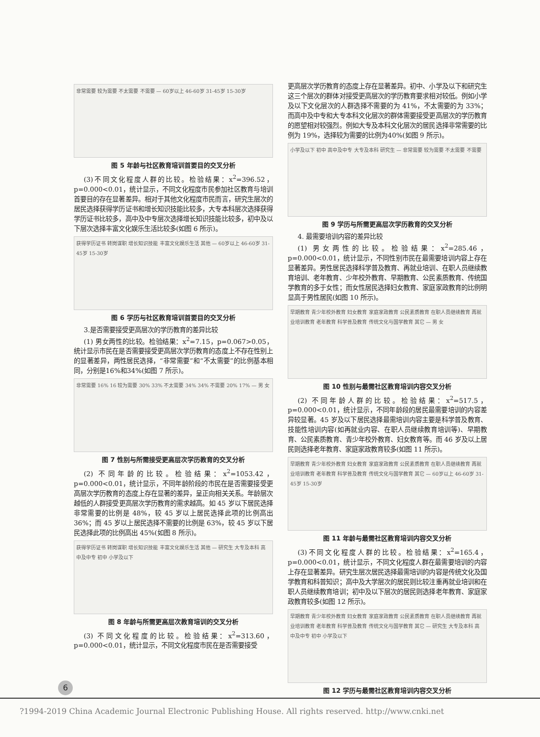非常需要 较为需要 不太需要 不需要 — 60岁以上 46-60岁 31-45岁 15-30岁
图 5 年龄与社区教育培训首要目的交叉分析
(3)不同文化程度人群的比较。检验结果：x<sup>2</sup>=396.52，p=0.000<0.01，统计显示，不同文化程度市民参加社区教育与培训首要目的存在显著差异。相对于其他文化程度市民而言，研究生层次的居民选择获得学历证书和增长知识技能比较多，大专本科层次选择获得学历证书比较多，高中及中专层次选择增长知识技能比较多，初中及以下层次选择丰富文化娱乐生活比较多(如图 6 所示)。
获得学历证书 转岗谋职 增长知识技能 丰富文化娱乐生活 其他 — 60岁以上 46-60岁 31-45岁 15-30岁
图 6 学历与社区教育培训首要目的交叉分析
3.是否需要接受更高层次的学历教育的差异比较
(1) 男女两性的比较。检验结果：x<sup>2</sup>=7.15，p=0.067>0.05，统计显示市民在是否需要接受更高层次学历教育的态度上不存在性别上的显著差异，两性居民选择，“非常需要”和“不太需要”的比例基本相同，分别是16%和34%(如图 7 所示)。
非常需要 16% 16 较为需要 30% 33% 不太需要 34% 34% 不需要 20% 17% — 男 女
图 7 性别与所需接受更高层次学历教育的交叉分析
(2) 不同年龄的比较。检验结果：x<sup>2</sup>=1053.42，p=0.000<0.01，统计显示，不同年龄阶段的市民在是否需要接受更高层次学历教育的态度上存在显著的差异，呈正向相关关系。年龄层次越低的人群接受更高层次学历教育的需求越高。如 45 岁以下居民选择非常需要的比例是 48%，较 45 岁以上居民选择此项的比例高出 36%；而 45 岁以上居民选择不需要的比例是 63%，较 45 岁以下居民选择此项的比例高出 45%(如图 8 所示)。
获得学历证书 转岗谋职 增长知识技能 丰富文化娱乐生活 其他 — 研究生 大专及本科 高中及中专 初中 小学及以下
图 8 年龄与所需更高层次教育培训的交叉分析
(3) 不同文化程度的比较。检验结果：x<sup>2</sup>=313.60，p=0.000<0.01，统计显示，不同文化程度市民在是否需要接受
更高层次学历教育的态度上存在显著差异。初中、小学及以下和研究生这三个层次的群体对接受更高层次的学历教育要求相对较低。例如小学及以下文化层次的人群选择不需要的为 41%，不太需要的为 33%；而高中及中专和大专本科文化层次的群体需要接受更高层次的学历教育的愿望相对较强烈。例如大专及本科文化层次的居民选择非常需要的比例为 19%，选择较为需要的比例为40%(如图 9 所示)。
小学及以下 初中 高中及中专 大专及本科 研究生 — 非常需要 较为需要 不太需要 不需要
图 9 学历与所需更高层次学历教育的交叉分析
4. 最需要培训内容的差异比较
(1) 男女两性的比较。检验结果：x<sup>2</sup>=285.46，p=0.000<0.01，统计显示，不同性别市民在最需要培训内容上存在显著差异。男性居民选择科学普及教育、再就业培训、在职人员继续教育培训、老年教育、少年校外教育、早期教育、公民素质教育、传统国学教育的多于女性；而女性居民选择妇女教育、家庭家政教育的比例明显高于男性居民(如图 10 所示)。
早期教育 青少年校外教育 妇女教育 家庭家政教育 公民素质教育 在职人员继续教育 再就业培训教育 老年教育 科学普及教育 传统文化与国学教育 其它 — 男 女
图 10 性别与最需社区教育培训内容交叉分析
(2) 不同年龄人群的比较。检验结果：x<sup>2</sup>=517.5，p=0.000<0.01，统计显示，不同年龄段的居民最需要培训的内容差异较显著。45 岁及以下居民选择最需培训内容主要是科学普及教育、技能性培训内容(如再就业内容、在职人员继续教育培训等)、早期教育、公民素质教育、青少年校外教育、妇女教育等。而 46 岁及以上居民则选择老年教育、家庭家政教育较多(如图 11 所示)。
早期教育 青少年校外教育 妇女教育 家庭家政教育 公民素质教育 在职人员继续教育 再就业培训教育 老年教育 科学普及教育 传统文化与国学教育 其它 — 60岁以上 46-60岁 31-45岁 15-30岁
图 11 年龄与最需社区教育培训内容交叉分析
(3)不同文化程度人群的比较。检验结果：x<sup>2</sup>=165.4，p=0.000<0.01，统计显示，不同文化程度人群在最需要培训的内容上存在显著差异。研究生层次居民选择最需培训的内容是传统文化及国学教育和科普知识；高中及大学层次的居民则比较注重再就业培训和在职人员继续教育培训；初中及以下层次的居民则选择老年教育、家庭家政教育较多(如图 12 所示)。
早期教育 青少年校外教育 妇女教育 家庭家政教育 公民素质教育 在职人员继续教育 再就业培训教育 老年教育 科学普及教育 传统文化与国学教育 其它 — 研究生 大专及本科 高中及中专 初中 小学及以下
图 12 学历与最需社区教育培训内容交叉分析
6
?1994-2019 China Academic Journal Electronic Publishing House. All rights reserved. http://www.cnki.net